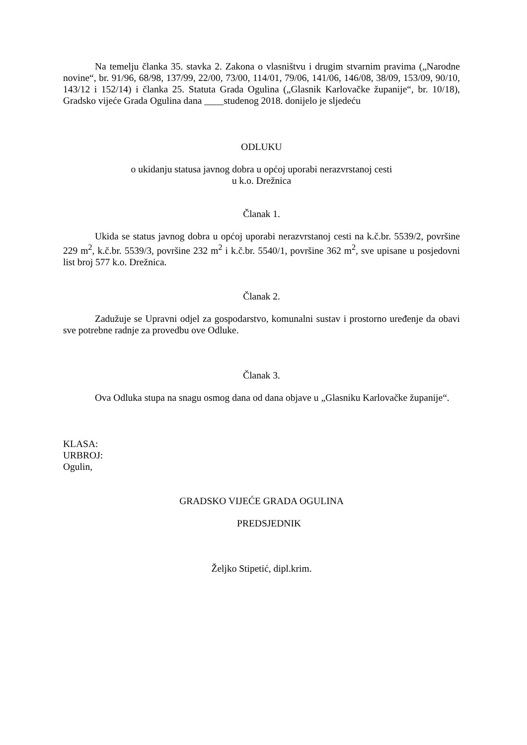Na temelju članka 35. stavka 2. Zakona o vlasništvu i drugim stvarnim pravima („Narodne novine“, br. 91/96, 68/98, 137/99, 22/00, 73/00, 114/01, 79/06, 141/06, 146/08, 38/09, 153/09, 90/10, 143/12 i 152/14) i članka 25. Statuta Grada Ogulina („Glasnik Karlovačke županije“, br. 10/18), Gradsko vijeće Grada Ogulina dana ____studenog 2018. donijelo je sljedeću
ODLUKU
o ukidanju statusa javnog dobra u općoj uporabi nerazvrstanoj cesti
u k.o. Drežnica
Članak 1.
Ukida se status javnog dobra u općoj uporabi nerazvrstanoj cesti na k.č.br. 5539/2, površine 229 m<sup>2</sup>, k.č.br. 5539/3, površine 232 m<sup>2</sup> i k.č.br. 5540/1, površine 362 m<sup>2</sup>, sve upisane u posjedovni list broj 577 k.o. Drežnica.
Članak 2.
Zadužuje se Upravni odjel za gospodarstvo, komunalni sustav i prostorno uređenje da obavi sve potrebne radnje za provedbu ove Odluke.
Članak 3.
Ova Odluka stupa na snagu osmog dana od dana objave u „Glasniku Karlovačke županije“.
KLASA:
URBROJ:
Ogulin,
GRADSKO VIJEĆE GRADA OGULINA
PREDSJEDNIK
Željko Stipetić, dipl.krim.